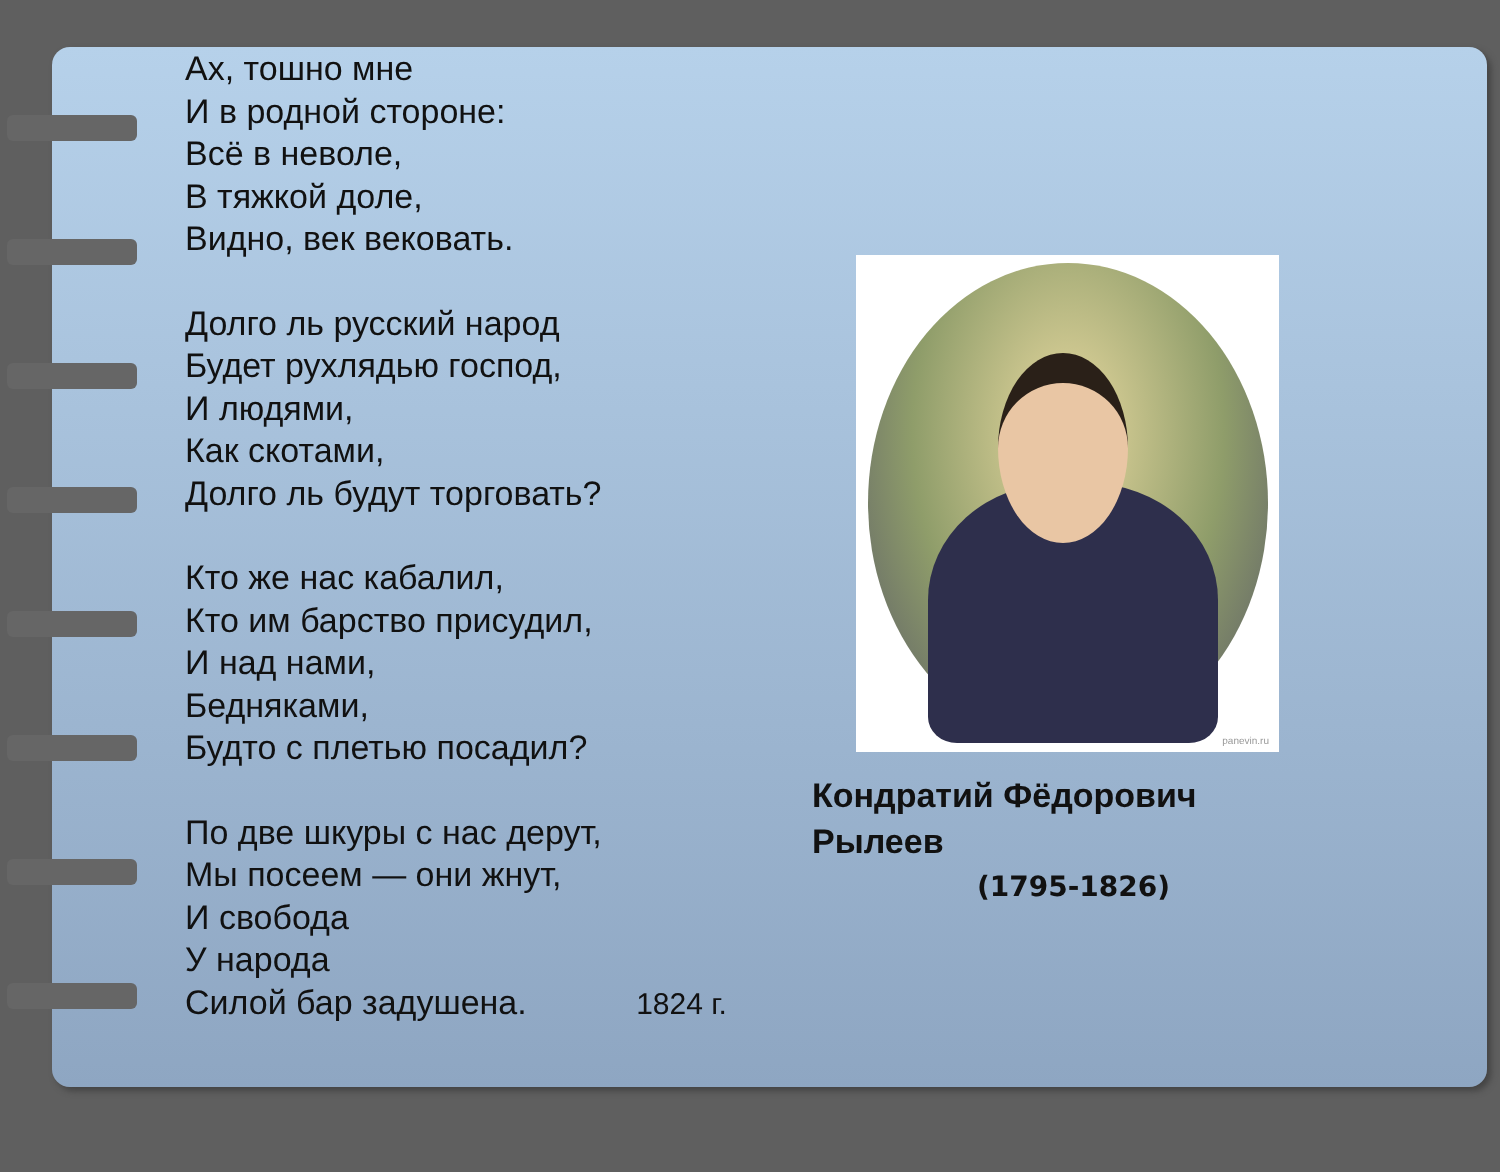Ах, тошно мне
И в родной стороне:
Всё в неволе,
В тяжкой доле,
Видно, век вековать.
Долго ль русский народ
Будет рухлядью господ,
И людями,
Как скотами,
Долго ль будут торговать?
Кто же нас кабалил,
Кто им барство присудил,
И над нами,
Бедняками,
Будто с плетью посадил?
По две шкуры с нас дерут,
Мы посеем — они жнут,
И свобода
У народа
Силой бар задушена. 1824 г.
panevin.ru
Кондратий Фёдорович
Рылеев
(1795-1826)